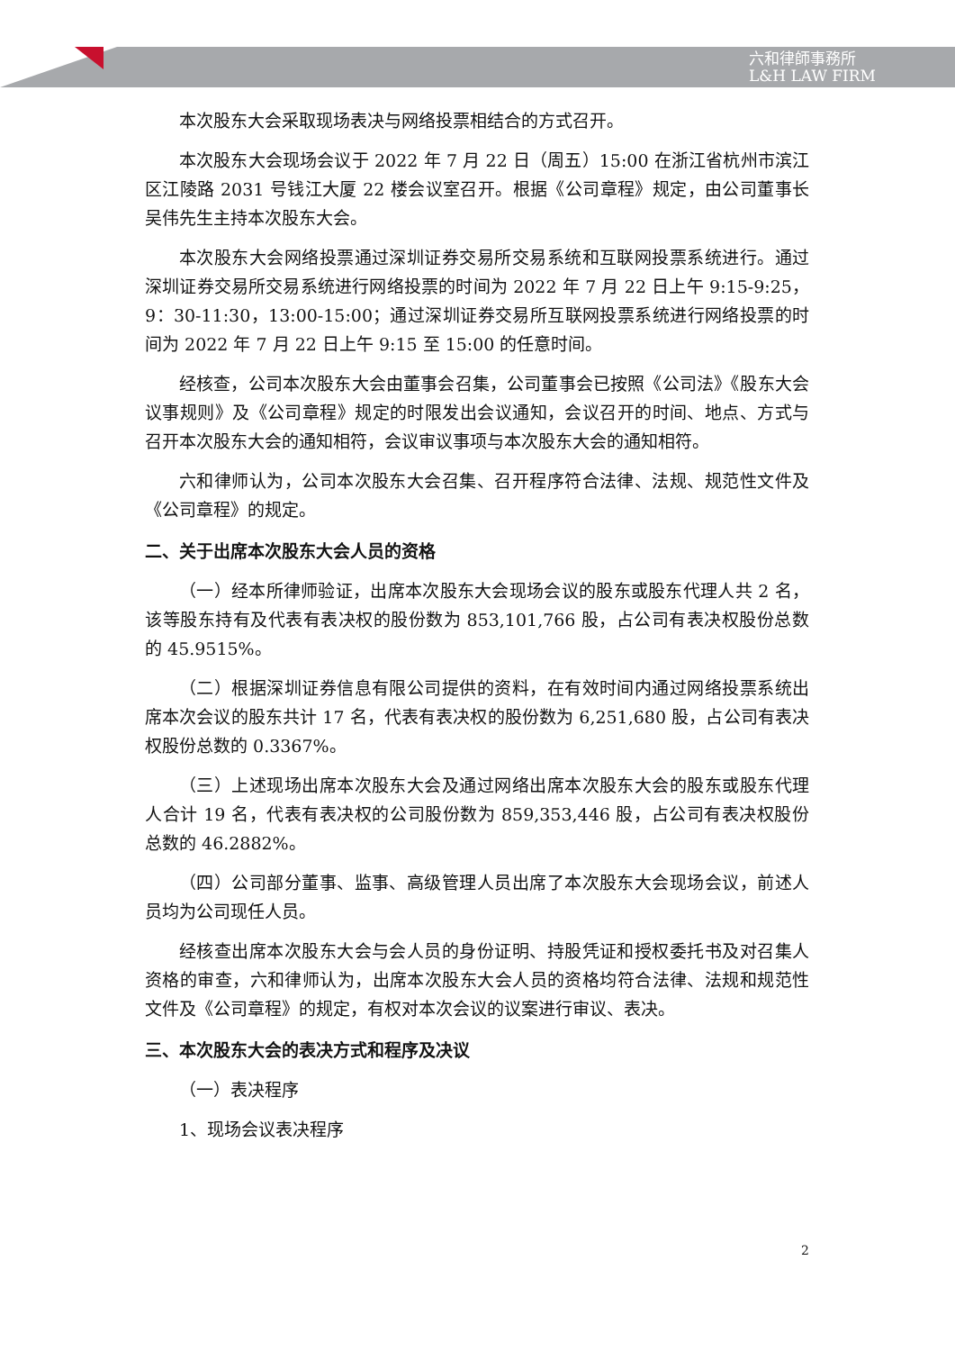六和律師事務所
L&H LAW FIRM
本次股东大会采取现场表决与网络投票相结合的方式召开。
本次股东大会现场会议于 2022 年 7 月 22 日（周五）15:00 在浙江省杭州市滨江区江陵路 2031 号钱江大厦 22 楼会议室召开。根据《公司章程》规定，由公司董事长吴伟先生主持本次股东大会。
本次股东大会网络投票通过深圳证券交易所交易系统和互联网投票系统进行。通过深圳证券交易所交易系统进行网络投票的时间为 2022 年 7 月 22 日上午 9:15-9:25，9：30-11:30，13:00-15:00；通过深圳证券交易所互联网投票系统进行网络投票的时间为 2022 年 7 月 22 日上午 9:15 至 15:00 的任意时间。
经核查，公司本次股东大会由董事会召集，公司董事会已按照《公司法》《股东大会议事规则》及《公司章程》规定的时限发出会议通知，会议召开的时间、地点、方式与召开本次股东大会的通知相符，会议审议事项与本次股东大会的通知相符。
六和律师认为，公司本次股东大会召集、召开程序符合法律、法规、规范性文件及《公司章程》的规定。
二、关于出席本次股东大会人员的资格
（一）经本所律师验证，出席本次股东大会现场会议的股东或股东代理人共 2 名，该等股东持有及代表有表决权的股份数为 853,101,766 股，占公司有表决权股份总数的 45.9515%。
（二）根据深圳证券信息有限公司提供的资料，在有效时间内通过网络投票系统出席本次会议的股东共计 17 名，代表有表决权的股份数为 6,251,680 股，占公司有表决权股份总数的 0.3367%。
（三）上述现场出席本次股东大会及通过网络出席本次股东大会的股东或股东代理人合计 19 名，代表有表决权的公司股份数为 859,353,446 股，占公司有表决权股份总数的 46.2882%。
（四）公司部分董事、监事、高级管理人员出席了本次股东大会现场会议，前述人员均为公司现任人员。
经核查出席本次股东大会与会人员的身份证明、持股凭证和授权委托书及对召集人资格的审查，六和律师认为，出席本次股东大会人员的资格均符合法律、法规和规范性文件及《公司章程》的规定，有权对本次会议的议案进行审议、表决。
三、本次股东大会的表决方式和程序及决议
（一）表决程序
1、现场会议表决程序
2